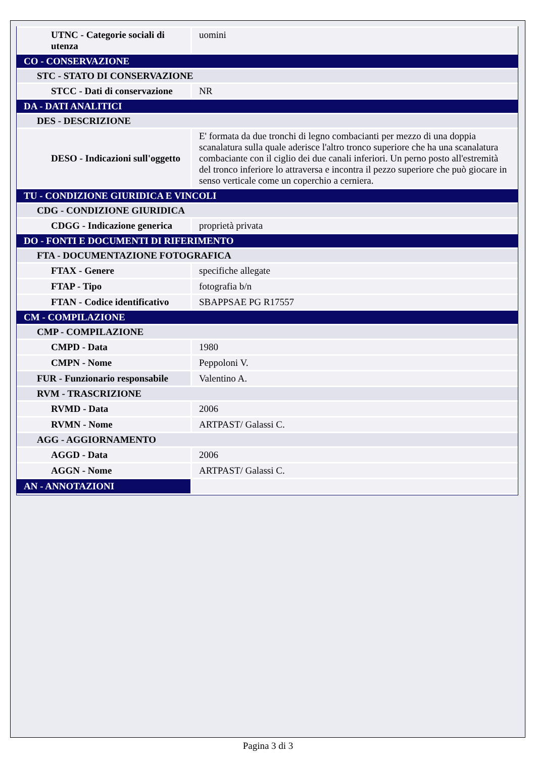| UTNC - Categorie sociali di utenza | uomini |
| CO - CONSERVAZIONE | |
| STC - STATO DI CONSERVAZIONE | |
| STCC - Dati di conservazione | NR |
| DA - DATI ANALITICI | |
| DES - DESCRIZIONE | |
| DESO - Indicazioni sull'oggetto | E' formata da due tronchi di legno combacianti per mezzo di una doppia scanalatura sulla quale aderisce l'altro tronco superiore che ha una scanalatura combaciante con il ciglio dei due canali inferiori. Un perno posto all'estremità del tronco inferiore lo attraversa e incontra il pezzo superiore che può giocare in senso verticale come un coperchio a cerniera. |
| TU - CONDIZIONE GIURIDICA E VINCOLI | |
| CDG - CONDIZIONE GIURIDICA | |
| CDGG - Indicazione generica | proprietà privata |
| DO - FONTI E DOCUMENTI DI RIFERIMENTO | |
| FTA - DOCUMENTAZIONE FOTOGRAFICA | |
| FTAX - Genere | specifiche allegate |
| FTAP - Tipo | fotografia b/n |
| FTAN - Codice identificativo | SBAPPSAE PG R17557 |
| CM - COMPILAZIONE | |
| CMP - COMPILAZIONE | |
| CMPD - Data | 1980 |
| CMPN - Nome | Peppoloni V. |
| FUR - Funzionario responsabile | Valentino A. |
| RVM - TRASCRIZIONE | |
| RVMD - Data | 2006 |
| RVMN - Nome | ARTPAST/ Galassi C. |
| AGG - AGGIORNAMENTO | |
| AGGD - Data | 2006 |
| AGGN - Nome | ARTPAST/ Galassi C. |
| AN - ANNOTAZIONI | |
Pagina 3 di 3